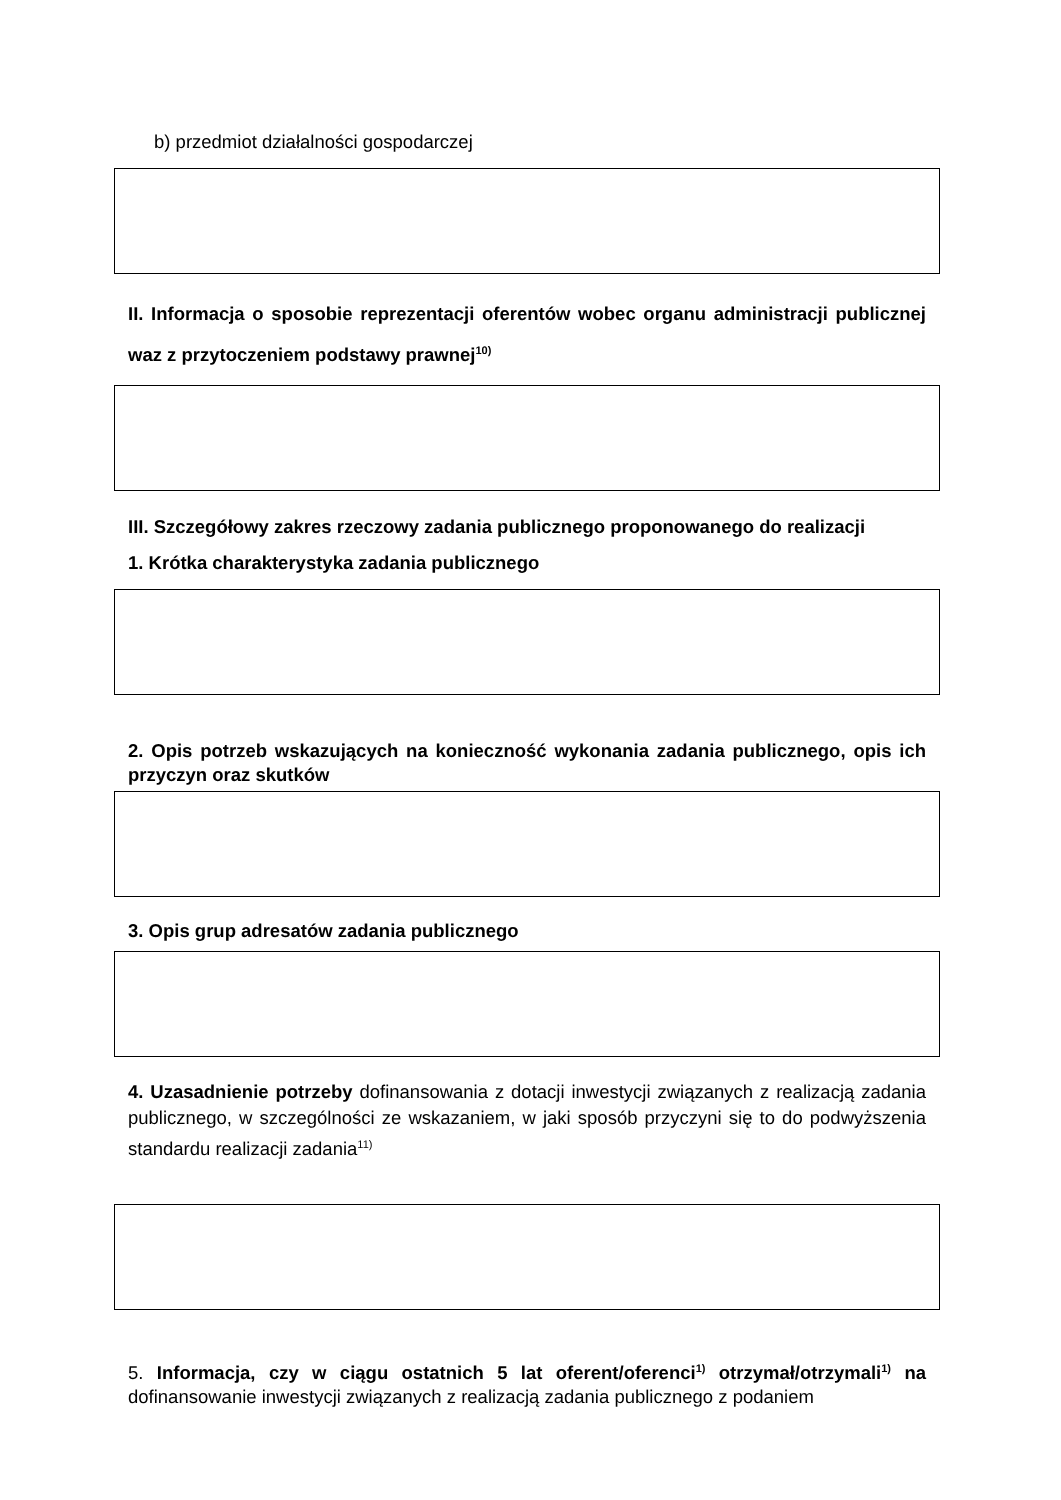b) przedmiot działalności gospodarczej
II. Informacja o sposobie reprezentacji oferentów wobec organu administracji publicznej waz z przytoczeniem podstawy prawnej<sup>10)</sup>
III. Szczegółowy zakres rzeczowy zadania publicznego proponowanego do realizacji
1. Krótka charakterystyka zadania publicznego
2. Opis potrzeb wskazujących na konieczność wykonania zadania publicznego, opis ich przyczyn oraz skutków
3. Opis grup adresatów zadania publicznego
4. Uzasadnienie potrzeby dofinansowania z dotacji inwestycji związanych z realizacją zadania publicznego, w szczególności ze wskazaniem, w jaki sposób przyczyni się to do podwyższenia standardu realizacji zadania<sup>11)</sup>
5. Informacja, czy w ciągu ostatnich 5 lat oferent/oferenci<sup>1)</sup> otrzymał/otrzymali<sup>1)</sup> na dofinansowanie inwestycji związanych z realizacją zadania publicznego z podaniem